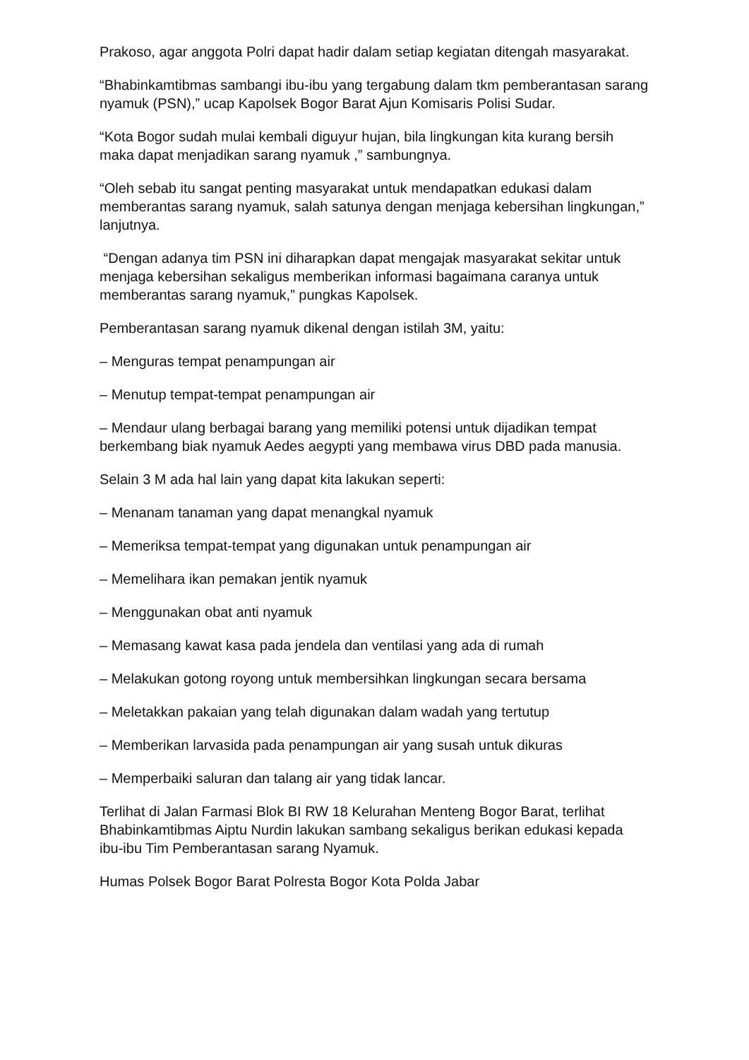Prakoso, agar anggota Polri dapat hadir dalam setiap kegiatan ditengah masyarakat.
“Bhabinkamtibmas sambangi ibu-ibu yang tergabung dalam tkm pemberantasan sarang nyamuk (PSN),” ucap Kapolsek Bogor Barat Ajun Komisaris Polisi Sudar.
“Kota Bogor sudah mulai kembali diguyur hujan, bila lingkungan kita kurang bersih maka dapat menjadikan sarang nyamuk ,” sambungnya.
“Oleh sebab itu sangat penting masyarakat untuk mendapatkan edukasi dalam memberantas sarang nyamuk, salah satunya dengan menjaga kebersihan lingkungan,” lanjutnya.
“Dengan adanya tim PSN ini diharapkan dapat mengajak masyarakat sekitar untuk menjaga kebersihan sekaligus memberikan informasi bagaimana caranya untuk memberantas sarang nyamuk,” pungkas Kapolsek.
Pemberantasan sarang nyamuk dikenal dengan istilah 3M, yaitu:
– Menguras tempat penampungan air
– Menutup tempat-tempat penampungan air
– Mendaur ulang berbagai barang yang memiliki potensi untuk dijadikan tempat berkembang biak nyamuk Aedes aegypti yang membawa virus DBD pada manusia.
Selain 3 M ada hal lain yang dapat kita lakukan seperti:
– Menanam tanaman yang dapat menangkal nyamuk
– Memeriksa tempat-tempat yang digunakan untuk penampungan air
– Memelihara ikan pemakan jentik nyamuk
– Menggunakan obat anti nyamuk
– Memasang kawat kasa pada jendela dan ventilasi yang ada di rumah
– Melakukan gotong royong untuk membersihkan lingkungan secara bersama
– Meletakkan pakaian yang telah digunakan dalam wadah yang tertutup
– Memberikan larvasida pada penampungan air yang susah untuk dikuras
– Memperbaiki saluran dan talang air yang tidak lancar.
Terlihat di Jalan Farmasi Blok BI RW 18 Kelurahan Menteng Bogor Barat, terlihat Bhabinkamtibmas Aiptu Nurdin lakukan sambang sekaligus berikan edukasi kepada ibu-ibu Tim Pemberantasan sarang Nyamuk.
Humas Polsek Bogor Barat Polresta Bogor Kota Polda Jabar